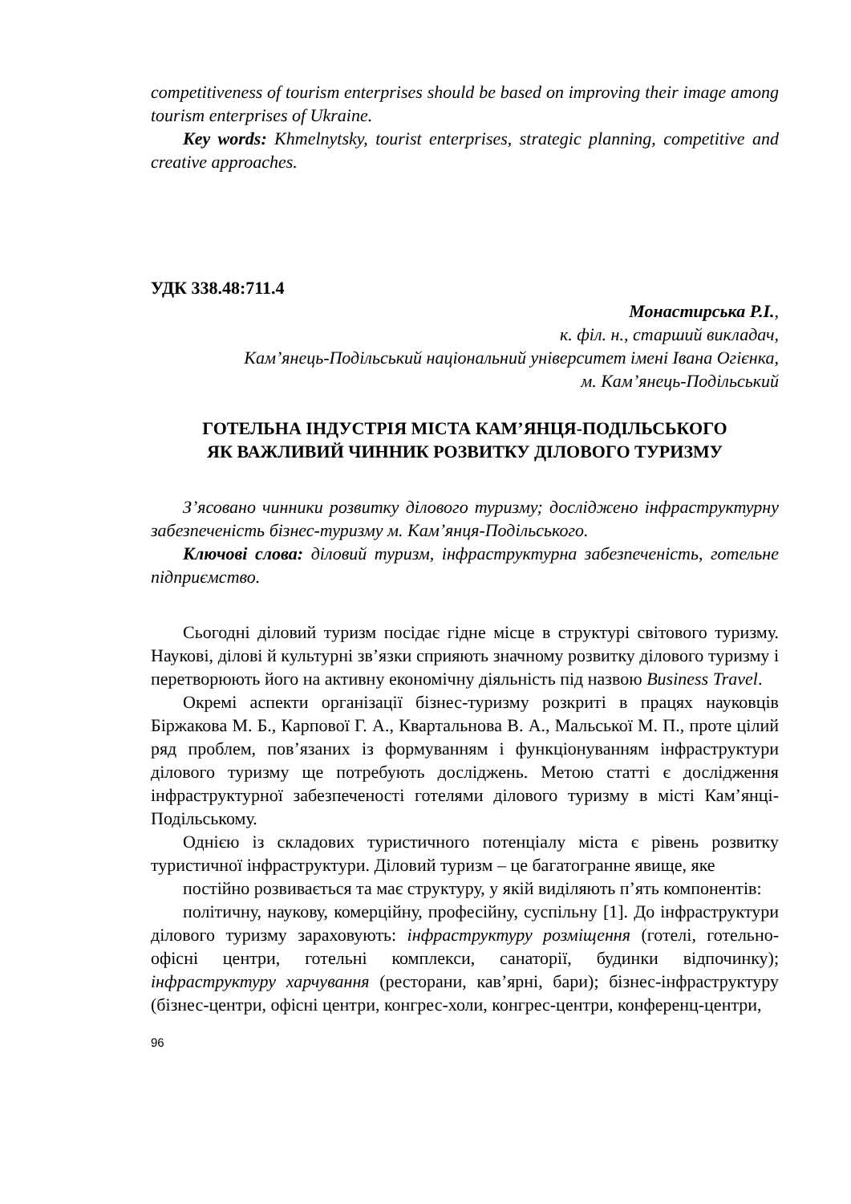competitiveness of tourism enterprises should be based on improving their image among tourism enterprises of Ukraine.
Key words: Khmelnytsky, tourist enterprises, strategic planning, competitive and creative approaches.
УДК 338.48:711.4
Монастирська Р.І.,
к. філ. н., старший викладач,
Кам’янець-Подільський національний університет імені Івана Огієнка,
м. Кам’янець-Подільський
ГОТЕЛЬНА ІНДУСТРІЯ МІСТА КАМ’ЯНЦЯ-ПОДІЛЬСЬКОГО
ЯК ВАЖЛИВИЙ ЧИННИК РОЗВИТКУ ДІЛОВОГО ТУРИЗМУ
З’ясовано чинники розвитку ділового туризму; досліджено інфраструктурну забезпеченість бізнес-туризму м. Кам’янця-Подільського.
Ключові слова: діловий туризм, інфраструктурна забезпеченість, готельне підприємство.
Сьогодні діловий туризм посідає гідне місце в структурі світового туризму. Наукові, ділові й культурні зв’язки сприяють значному розвитку ділового туризму і перетворюють його на активну економічну діяльність під назвою Business Travel.
Окремі аспекти організації бізнес-туризму розкриті в працях науковців Біржакова М. Б., Карпової Г. А., Квартальнова В. А., Мальської М. П., проте цілий ряд проблем, пов’язаних із формуванням і функціонуванням інфраструктури ділового туризму ще потребують досліджень. Метою статті є дослідження інфраструктурної забезпеченості готелями ділового туризму в місті Кам’янці-Подільському.
Однією із складових туристичного потенціалу міста є рівень розвитку туристичної інфраструктури. Діловий туризм – це багатогранне явище, яке
постійно розвивається та має структуру, у якій виділяють п’ять компонентів:
політичну, наукову, комерційну, професійну, суспільну [1]. До інфраструктури ділового туризму зараховують: інфраструктуру розміщення (готелі, готельно-офісні центри, готельні комплекси, санаторії, будинки відпочинку); інфраструктуру харчування (ресторани, кав’ярні, бари); бізнес-інфраструктуру (бізнес-центри, офісні центри, конгрес-холи, конгрес-центри, конференц-центри,
96